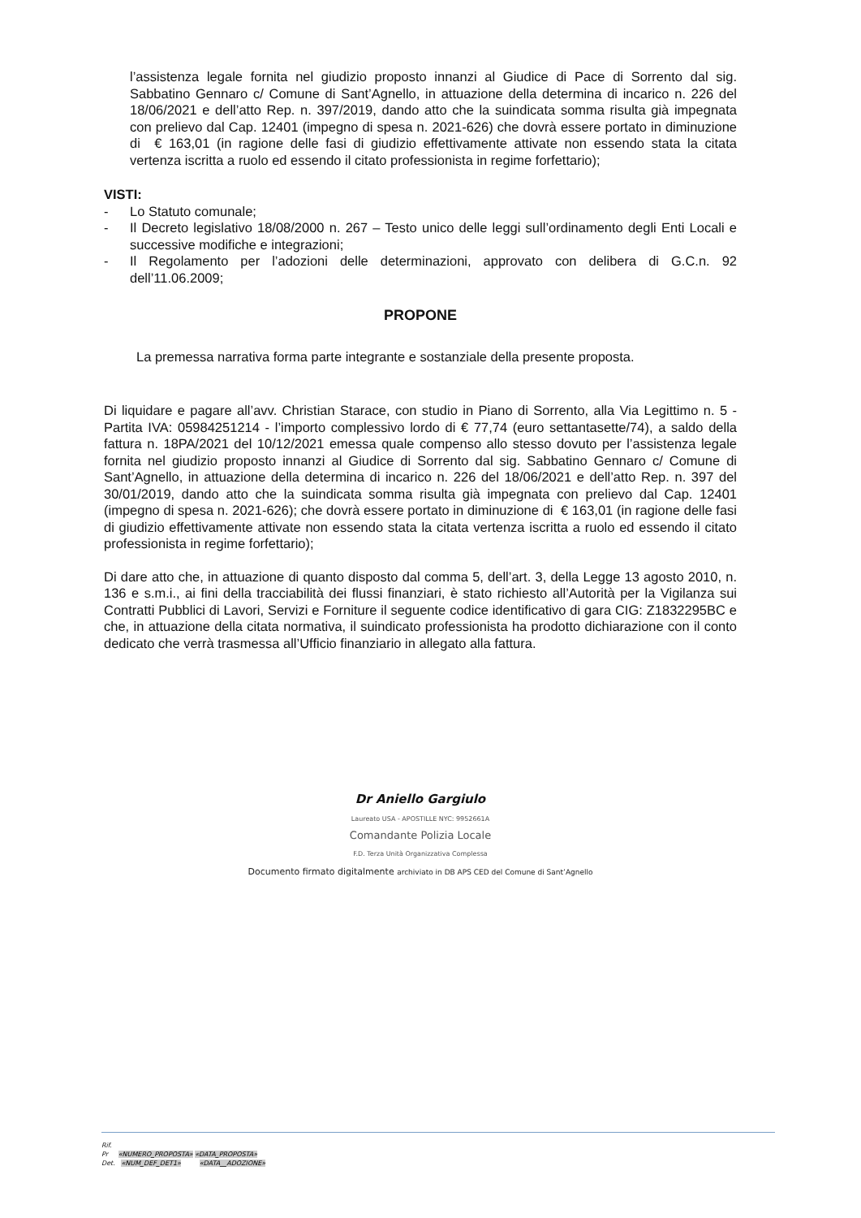l’assistenza legale fornita nel giudizio proposto innanzi al Giudice di Pace di Sorrento dal sig. Sabbatino Gennaro c/ Comune di Sant’Agnello, in attuazione della determina di incarico n. 226 del 18/06/2021 e dell’atto Rep. n. 397/2019, dando atto che la suindicata somma risulta già impegnata con prelievo dal Cap. 12401 (impegno di spesa n. 2021-626) che dovrà essere portato in diminuzione di € 163,01 (in ragione delle fasi di giudizio effettivamente attivate non essendo stata la citata vertenza iscritta a ruolo ed essendo il citato professionista in regime forfettario);
VISTI:
- Lo Statuto comunale;
- Il Decreto legislativo 18/08/2000 n. 267 – Testo unico delle leggi sull’ordinamento degli Enti Locali e successive modifiche e integrazioni;
- Il Regolamento per l’adozioni delle determinazioni, approvato con delibera di G.C.n. 92 dell’11.06.2009;
PROPONE
La premessa narrativa forma parte integrante e sostanziale della presente proposta.
Di liquidare e pagare all’avv. Christian Starace, con studio in Piano di Sorrento, alla Via Legittimo n. 5 - Partita IVA: 05984251214 - l’importo complessivo lordo di € 77,74 (euro settantasette/74), a saldo della fattura n. 18PA/2021 del 10/12/2021 emessa quale compenso allo stesso dovuto per l’assistenza legale fornita nel giudizio proposto innanzi al Giudice di Sorrento dal sig. Sabbatino Gennaro c/ Comune di Sant’Agnello, in attuazione della determina di incarico n. 226 del 18/06/2021 e dell’atto Rep. n. 397 del 30/01/2019, dando atto che la suindicata somma risulta già impegnata con prelievo dal Cap. 12401 (impegno di spesa n. 2021-626); che dovrà essere portato in diminuzione di € 163,01 (in ragione delle fasi di giudizio effettivamente attivate non essendo stata la citata vertenza iscritta a ruolo ed essendo il citato professionista in regime forfettario);
Di dare atto che, in attuazione di quanto disposto dal comma 5, dell’art. 3, della Legge 13 agosto 2010, n. 136 e s.m.i., ai fini della tracciabilità dei flussi finanziari, è stato richiesto all’Autorità per la Vigilanza sui Contratti Pubblici di Lavori, Servizi e Forniture il seguente codice identificativo di gara CIG: Z1832295BC e che, in attuazione della citata normativa, il suindicato professionista ha prodotto dichiarazione con il conto dedicato che verrà trasmessa all’Ufficio finanziario in allegato alla fattura.
Dr Aniello Gargiulo
Laureato USA - APOSTILLE NYC: 9952661A
Comandante Polizia Locale
F.D. Terza Unità Organizzativa Complessa
Documento firmato digitalmente archiviato in DB APS CED del Comune di Sant’Agnello
Rif.
Pr «NUMERO_PROPOSTA» «DATA_PROPOSTA»
Det. «NUM_DEF_DET1» «DATA__ADOZIONE»